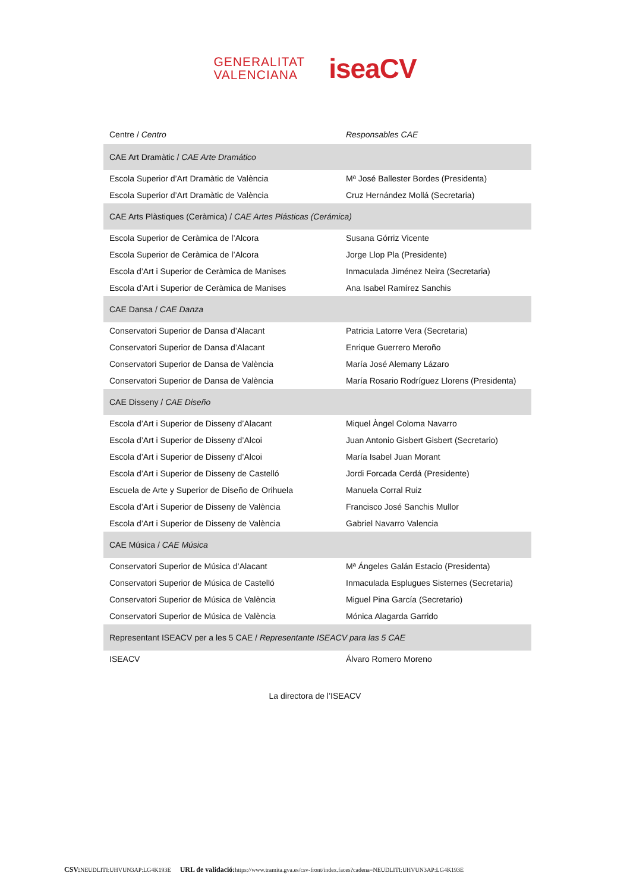GENERALITAT
VALENCIANA
iseaCV
| Centre / Centro | Responsables CAE |
| --- | --- |
| CAE Art Dramàtic / CAE Arte Dramático | |
| Escola Superior d’Art Dramàtic de València | Mª José Ballester Bordes (Presidenta) |
| Escola Superior d’Art Dramàtic de València | Cruz Hernández Mollá (Secretaria) |
| CAE Arts Plàstiques (Ceràmica) / CAE Artes Plásticas (Cerámica) | |
| Escola Superior de Ceràmica de l’Alcora | Susana Górriz Vicente |
| Escola Superior de Ceràmica de l’Alcora | Jorge Llop Pla (Presidente) |
| Escola d’Art i Superior de Ceràmica de Manises | Inmaculada Jiménez Neira (Secretaria) |
| Escola d’Art i Superior de Ceràmica de Manises | Ana Isabel Ramírez Sanchis |
| CAE Dansa / CAE Danza | |
| Conservatori Superior de Dansa d’Alacant | Patricia Latorre Vera (Secretaria) |
| Conservatori Superior de Dansa d’Alacant | Enrique Guerrero Meroño |
| Conservatori Superior de Dansa de València | María José Alemany Lázaro |
| Conservatori Superior de Dansa de València | María Rosario Rodríguez Llorens (Presidenta) |
| CAE Disseny / CAE Diseño | |
| Escola d’Art i Superior de Disseny d’Alacant | Miquel Àngel Coloma Navarro |
| Escola d’Art i Superior de Disseny d’Alcoi | Juan Antonio Gisbert Gisbert (Secretario) |
| Escola d’Art i Superior de Disseny d’Alcoi | María Isabel Juan Morant |
| Escola d’Art i Superior de Disseny de Castelló | Jordi Forcada Cerdá (Presidente) |
| Escuela de Arte y Superior de Diseño de Orihuela | Manuela Corral Ruiz |
| Escola d’Art i Superior de Disseny de València | Francisco José Sanchis Mullor |
| Escola d’Art i Superior de Disseny de València | Gabriel Navarro Valencia |
| CAE Música / CAE Música | |
| Conservatori Superior de Música d’Alacant | Mª Ángeles Galán Estacio (Presidenta) |
| Conservatori Superior de Música de Castelló | Inmaculada Esplugues Sisternes (Secretaria) |
| Conservatori Superior de Música de València | Miguel Pina García (Secretario) |
| Conservatori Superior de Música de València | Mónica Alagarda Garrido |
| Representant ISEACV per a les 5 CAE / Representante ISEACV para las 5 CAE | |
| ISEACV | Álvaro Romero Moreno |
La directora de l’ISEACV
CSV: NEUDLITI:UHVUN3AP:LG4K193E URL de validació: https://www.tramita.gva.es/csv-front/index.faces?cadena=NEUDLITI:UHVUN3AP:LG4K193E